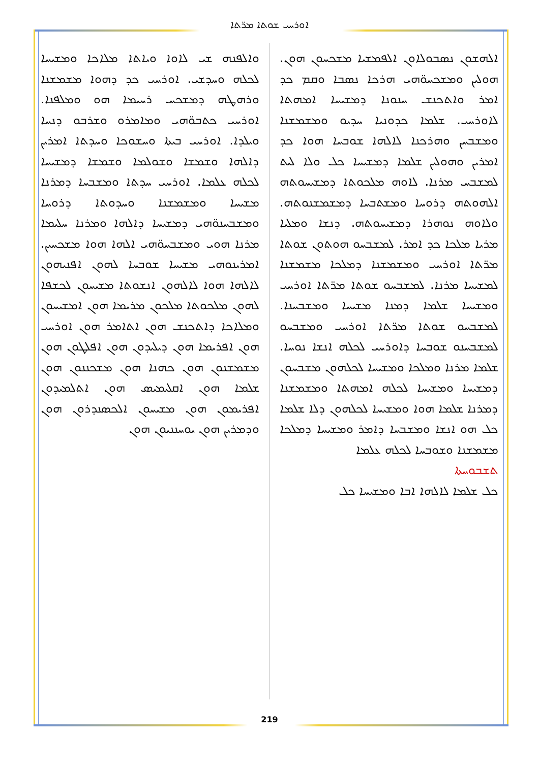ܐܘܪܚܝ ܫܘܬܐ ܡܪ̈ܬܐ
ܘܐܠܦܢܗ ܫܝ ܠܐܘܐ ܘܝܐܬܐ ܡܠܐܟܐ ܘܡܫܝܚܐ ܠܟܠܗ ܘܚܕܫܝ. ܐܘܪܚܝ ܟܕ ܕܗܘܐ ܡܫܡܫܢܐ ܘܪܗܛܗ ܕܡܫܟܚ ܪܚܝܡܐ ܗܘ ܘܡܠܦܢܐ. ܐܘܪܚܝ ܟܬܒܘ̈ܗܝ ܘܡܐܡܪܘ ܘܫܪܒܘ ܕܢܚܐ ܘܝܠܕܐ. ܐܘܪܚܝ ܒܝܬܐ ܘܚܫܘܟܐ ܘܚܕܬܐ ܐܡܪܝܢ ܕܐܠܗܐ ܘܫܡܫܐ ܘܫܘܠܡܐ ܘܫܡܫܐ ܕܡܫܝܚܐ ܠܟܠܗ ܥܠܡܐ. ܐܘܪܚܝ ܚܕܬܐ ܘܡܫܒܚܐ ܕܡܪܢܐ ܡܫܝܚܐ ܘܡܫܡܫܢܐ ܘܚܕܘܬܐ ܕܪܘܚܐ ܘܡܫܒܚܢܘ̈ܗܝ ܕܡܫܝܚܐ ܕܐܠܗܐ ܘܡܪܢܐ ܚܠܝܡܐ ܡܪܢܐ ܗܘܝ ܘܡܫܒܚܘ̈ܗܝ ܐܠܗܐ ܗܘܐ ܡܫܟܚܝܢ. ܐܡܪܝܢܘܗܝ ܡܫܝܚܐ ܫܘܒܚܐ ܠܗܘܢ ܐܦܢܝܗܘܢ ܠܐܠܗܐ ܗܘܐ ܠܐܠܗܘܢ ܐܢܫܘܬܐ ܡܫܝܚܘܢ ܠܟܫܦܐ ܠܗܘܢ ܡܠܟܘܬܐ ܡܠܟܘܢ ܡܪܝܡܐ ܗܘܢ ܐܡܫܝܚܘܢ ܘܡܠܐܟܐ ܕܐܬܟܢܫ ܗܘܢ ܐܬܐܡܪ ܗܘܢ ܐܘܪܚܝ ܗܘܢ ܐܦܪܝܡܐ ܗܘܢ ܕܝܠܝܕܘܢ ܗܘܢ ܐܦܠܛܘܢ ܗܘܢ ܡܫܡܫܢܘܢ ܗܘܢ ܟܗܢܐ ܗܘܢ ܡܫܟܢܢܘܢ ܗܘܢ ܫܠܡܐ ܗܘܢ ܐܩܠܝܡܝܣ ܗܘܢ ܐܬܠܡܝܕܘܢ ܐܦܪܝܡܘܢ ܗܘܢ ܡܫܝܚܘܢ ܐܠܟܣܢܕܪܘܢ ܗܘܢ ܘܕܡܪܝܢ ܗܘܢ ܝܘܚܢܢܝܘܢ ܗܘܢ
ܐܠܗܫܘܢ ܢܣܒܘܠܐܘܢ ܐܠܦܡܫܝܐ ܡܫܟܚܘܢ ܗܘܢ. ܗܘܠܝܢ ܘܡܫܟܚܘ̈ܗܝ ܗܪܟܐ ܢܣܒܐ ܘܩܡ ܟܕ ܐܡܪ ܘܐܬܟܢܫ ܚܢܘܢܐ ܕܡܫܝܚܐ ܐܡܗܬܐ ܠܐܘܪܚܝ. ܫܠܡܐ ܟܕܘܢܝܐ ܚܕܝܘ ܘܡܫܡܫܢܐ ܘܡܫܒܚܢ ܘܗܪܟܢܐ ܠܐܠܗܐ ܫܘܒܚܐ ܗܘܐ ܟܕ ܐܡܪܝܢ ܘܗܘܠܝܢ ܫܠܡܐ ܕܡܫܝܚܐ ܟܠ ܘܠܐ ܠܝܬ ܠܡܫܒܚ ܡܪܢܐ. ܠܐܘܗ ܡܠܟܘܬܐ ܕܡܫܝܚܘܬܗ ܐܠܗܘܬܗ ܕܪܘܚܐ ܘܡܫܬܒܚܐ ܕܡܫܡܫܢܘܬܗ. ܘܠܐܘܗ ܢܘܗܪܐ ܕܡܫܝܚܘܬܗ. ܕܢܫܐ ܘܡܠܝܐ ܡܪܝܐ ܡܠܟܐ ܟܕ ܐܡܪ. ܠܡܫܒܚܘ ܗܘܬܘܢ ܫܘܬܐ ܡܪ̈ܬܐ ܐܘܪܚܝ ܘܡܫܡܫܢܐ ܕܡܠܟܐ ܡܫܡܫܢܐ ܠܡܫܝܚܐ ܡܪܢܐ. ܠܡܫܒܚܘ ܫܘܬܐ ܡܪ̈ܬܐ ܐܘܪܚܝ ܘܡܫܝܚܐ ܫܠܡܐ ܕܡܢܐ ܡܫܝܚܐ ܘܡܫܒܚܢܐ. ܠܡܫܒܚܘ ܫܘܬܐ ܡܪ̈ܬܐ ܐܘܪܚܝ ܘܡܫܒܚܘ ܠܡܫܒܚܢܘ ܫܘܒܚܐ ܕܐܘܪܚܝ ܠܟܠܗ ܐܢܫܐ ܢܘܚܐ. ܫܠܡܐ ܡܪܢܐ ܘܡܠܟܐ ܘܡܫܝܚܐ ܠܟܠܗܘܢ ܡܫܒܚܘܢ ܕܡܫܝܚܐ ܘܡܫܝܚܐ ܠܟܠܗ ܐܡܗܬܐ ܘܡܫܡܫܢܐ ܕܡܪܢܐ ܫܠܡܐ ܗܘܐ ܘܡܫܝܚܐ ܠܟܠܗܘܢ ܕܠܐ ܫܠܡܐ ܟܠ ܗܘ ܐܢܫܐ ܘܡܫܒܚܐ ܕܐܡܪ ܘܡܫܝܚܐ ܕܡܠܟܐ ܡܫܡܫܢܐ ܘܫܘܒܚܐ ܠܟܠܗ ܥܠܡܐ
ܬܫܒܘܚܬܐ
ܟܠ ܫܠܡܐ ܠܐܠܗܐ ܐܒܐ ܘܡܫܝܚܐ ܟܠ
219